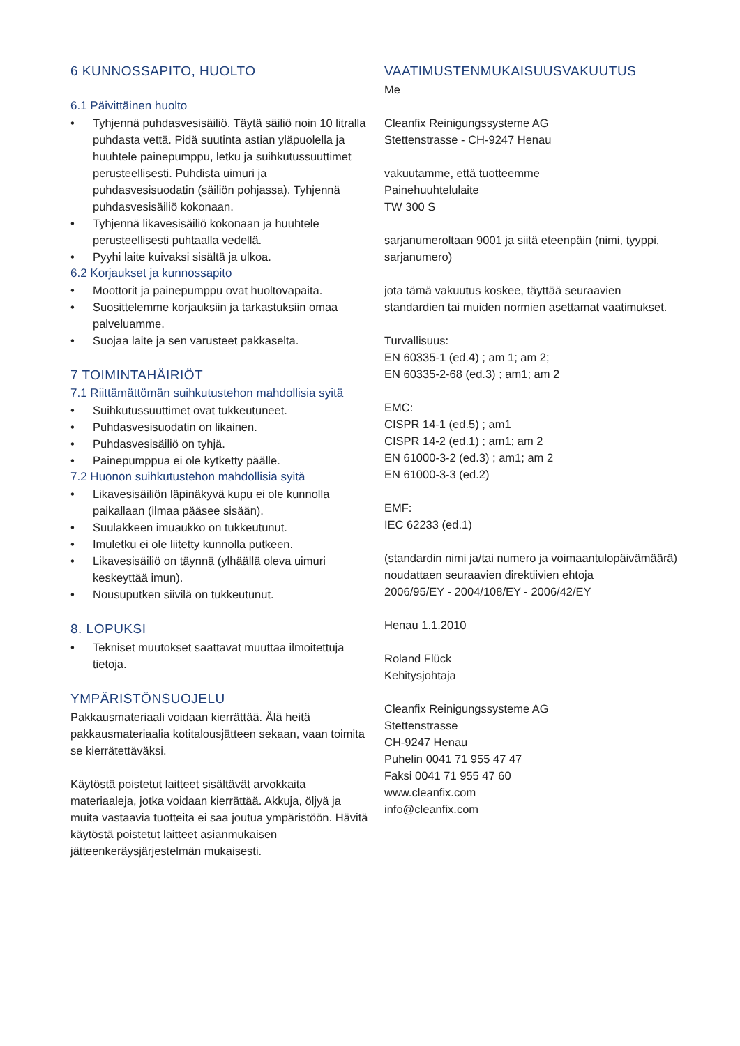6 KUNNOSSAPITO, HUOLTO
6.1 Päivittäinen huolto
• Tyhjennä puhdasvesisäiliö. Täytä säiliö noin 10 litralla puhdasta vettä. Pidä suutinta astian yläpuolella ja huuhtele painepumppu, letku ja suihkutussuuttimet perusteellisesti. Puhdista uimuri ja puhdasvesisuodatin (säiliön pohjassa). Tyhjennä puhdasvesisäiliö kokonaan.
• Tyhjennä likavesisäiliö kokonaan ja huuhtele perusteellisesti puhtaalla vedellä.
• Pyyhi laite kuivaksi sisältä ja ulkoa.
6.2 Korjaukset ja kunnossapito
• Moottorit ja painepumppu ovat huoltovapaita.
• Suosittelemme korjauksiin ja tarkastuksiin omaa palveluamme.
• Suojaa laite ja sen varusteet pakkaselta.
7 TOIMINTAHÄIRIÖT
7.1 Riittämättömän suihkutustehon mahdollisia syitä
• Suihkutussuuttimet ovat tukkeutuneet.
• Puhdasvesisuodatin on likainen.
• Puhdasvesisäiliö on tyhjä.
• Painepumppua ei ole kytketty päälle.
7.2 Huonon suihkutustehon mahdollisia syitä
• Likavesisäiliön läpinäkyvä kupu ei ole kunnolla paikallaan (ilmaa pääsee sisään).
• Suulakkeen imuaukko on tukkeutunut.
• Imuletku ei ole liitetty kunnolla putkeen.
• Likavesisäiliö on täynnä (ylhäällä oleva uimuri keskeyttää imun).
• Nousuputken siivilä on tukkeutunut.
8. LOPUKSI
• Tekniset muutokset saattavat muuttaa ilmoitettuja tietoja.
YMPÄRISTÖNSUOJELU
Pakkausmateriaali voidaan kierrättää. Älä heitä pakkausmateriaalia kotitalousjätteen sekaan, vaan toimita se kierrätettäväksi.
Käytöstä poistetut laitteet sisältävät arvokkaita materiaaleja, jotka voidaan kierrättää. Akkuja, öljyä ja muita vastaavia tuotteita ei saa joutua ympäristöön. Hävitä käytöstä poistetut laitteet asianmukaisen jätteenkeräysjärjestelmän mukaisesti.
VAATIMUSTENMUKAISUUSVAKUUTUS
Me
Cleanfix Reinigungssysteme AG
Stettenstrasse - CH-9247 Henau
vakuutamme, että tuotteemme
Painehuuhtelulaite
TW 300 S
sarjanumeroltaan 9001 ja siitä eteenpäin (nimi, tyyppi, sarjanumero)
jota tämä vakuutus koskee, täyttää seuraavien standardien tai muiden normien asettamat vaatimukset.
Turvallisuus:
EN 60335-1 (ed.4) ; am 1; am 2;
EN 60335-2-68 (ed.3) ; am1; am 2
EMC:
CISPR 14-1 (ed.5) ; am1
CISPR 14-2 (ed.1) ; am1; am 2
EN 61000-3-2 (ed.3) ; am1; am 2
EN 61000-3-3 (ed.2)
EMF:
IEC 62233 (ed.1)
(standardin nimi ja/tai numero ja voimaantulopäivämäärä)
noudattaen seuraavien direktiivien ehtoja
2006/95/EY - 2004/108/EY - 2006/42/EY
Henau 1.1.2010
Roland Flück
Kehitysjohtaja
Cleanfix Reinigungssysteme AG
Stettenstrasse
CH-9247 Henau
Puhelin 0041 71 955 47 47
Faksi 0041 71 955 47 60
www.cleanfix.com
info@cleanfix.com